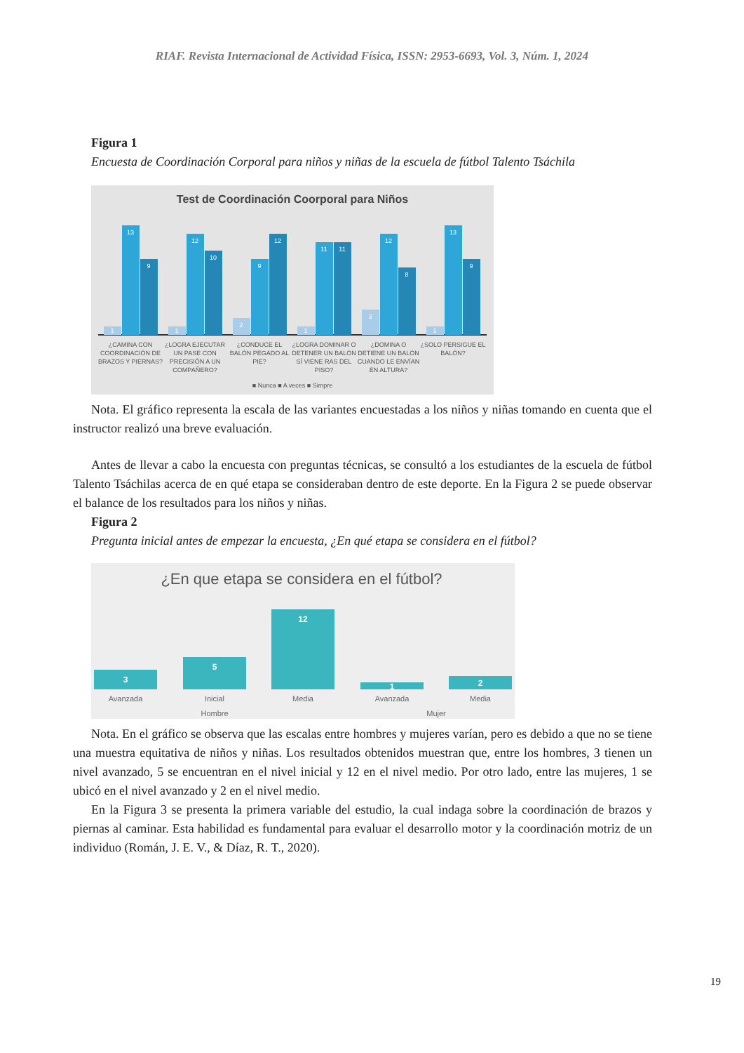RIAF. Revista Internacional de Actividad Física, ISSN: 2953-6693, Vol. 3, Núm. 1, 2024
Figura 1
Encuesta de Coordinación Corporal para niños y niñas de la escuela de fútbol Talento Tsáchila
Test de Coordinación Coorporal para Niños
1
13
9
1
12
10
2
9
12
1
11
11
3
12
8
1
13
9
¿CAMINA CON
COORDINACIÓN DE
BRAZOS Y PIERNAS?
¿LOGRA EJECUTAR
UN PASE CON
PRECISIÓN A UN
COMPAÑERO?
¿CONDUCE EL
BALÓN PEGADO AL
PIE?
¿LOGRA DOMINAR O
DETENER UN BALÓN
SÍ VIENE RAS DEL
PISO?
¿DOMINA O
DETIENE UN BALÓN
CUANDO LE ENVÍAN
EN ALTURA?
¿SOLO PERSIGUE EL
BALÓN?
■ Nunca ■ A veces ■ Simpre
Nota. El gráfico representa la escala de las variantes encuestadas a los niños y niñas tomando en cuenta que el instructor realizó una breve evaluación.
Antes de llevar a cabo la encuesta con preguntas técnicas, se consultó a los estudiantes de la escuela de fútbol Talento Tsáchilas acerca de en qué etapa se consideraban dentro de este deporte. En la Figura 2 se puede observar el balance de los resultados para los niños y niñas.
Figura 2
Pregunta inicial antes de empezar la encuesta, ¿En qué etapa se considera en el fútbol?
¿En que etapa se considera en el fútbol?
3
5
12
1
2
Avanzada
Inicial
Media
Avanzada
Media
Hombre
Mujer
Nota. En el gráfico se observa que las escalas entre hombres y mujeres varían, pero es debido a que no se tiene una muestra equitativa de niños y niñas. Los resultados obtenidos muestran que, entre los hombres, 3 tienen un nivel avanzado, 5 se encuentran en el nivel inicial y 12 en el nivel medio. Por otro lado, entre las mujeres, 1 se ubicó en el nivel avanzado y 2 en el nivel medio.
En la Figura 3 se presenta la primera variable del estudio, la cual indaga sobre la coordinación de brazos y piernas al caminar. Esta habilidad es fundamental para evaluar el desarrollo motor y la coordinación motriz de un individuo (Román, J. E. V., & Díaz, R. T., 2020).
19